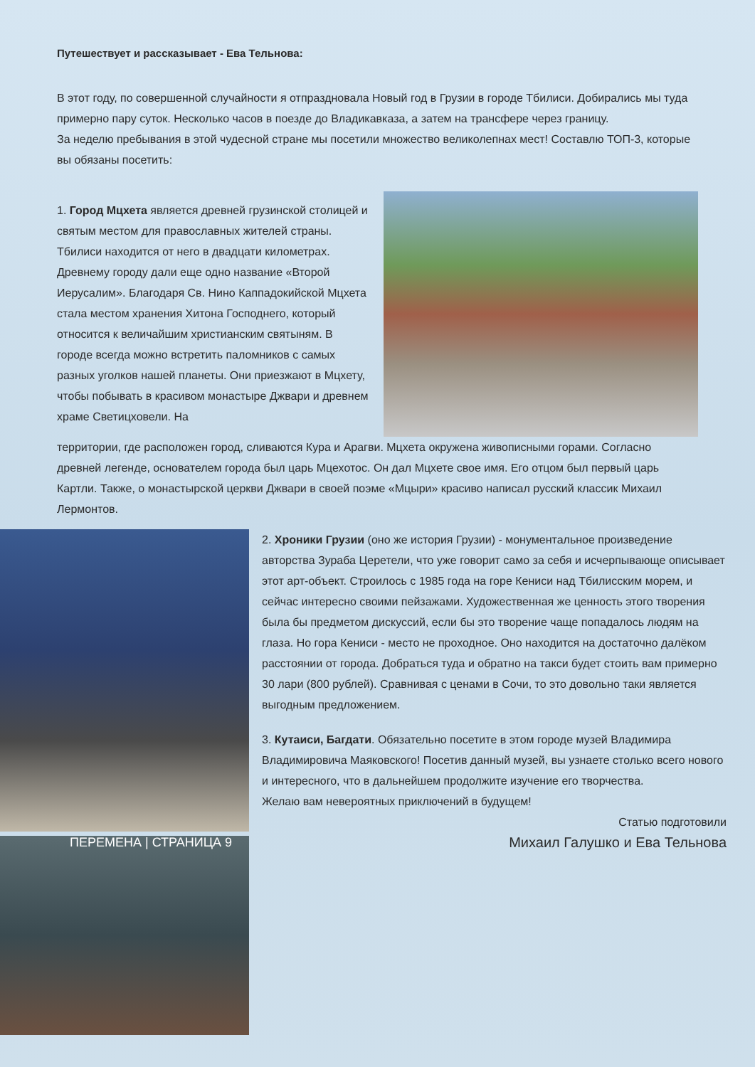Путешествует и рассказывает - Ева Тельнова:
В этот году, по совершенной случайности я отпраздновала Новый год в Грузии в городе Тбилиси. Добирались мы туда примерно пару суток. Несколько часов в поезде до Владикавказа, а затем на трансфере через границу.
За неделю пребывания в этой чудесной стране мы посетили множество великолепнах мест! Составлю ТОП-3, которые вы обязаны посетить:
1. Город Мцхета является древней грузинской столицей и святым местом для православных жителей страны. Тбилиси находится от него в двадцати километрах. Древнему городу дали еще одно название «Второй Иерусалим». Благодаря Св. Нино Каппадокийской Мцхета стала местом хранения Хитона Господнего, который относится к величайшим христианским святыням. В городе всегда можно встретить паломников с самых разных уголков нашей планеты. Они приезжают в Мцхету, чтобы побывать в красивом монастыре Джвари и древнем храме Светицховели. На
территории, где расположен город, сливаются Кура и Арагви. Мцхета окружена живописными горами. Согласно древней легенде, основателем города был царь Мцехотос. Он дал Мцхете свое имя. Его отцом был первый царь Картли. Также, о монастырской церкви Джвари в своей поэме «Мцыри» красиво написал русский классик Михаил Лермонтов.
2. Хроники Грузии (оно же история Грузии) - монументальное произведение авторства Зураба Церетели, что уже говорит само за себя и исчерпывающе описывает этот арт-объект. Строилось с 1985 года на горе Кениси над Тбилисским морем, и сейчас интересно своими пейзажами. Художественная же ценность этого творения была бы предметом дискуссий, если бы это творение чаще попадалось людям на глаза. Но гора Кениси - место не проходное. Оно находится на достаточно далёком расстоянии от города. Добраться туда и обратно на такси будет стоить вам примерно 30 лари (800 рублей). Сравнивая с ценами в Сочи, то это довольно таки является выгодным предложением.
3. Кутаиси, Багдати. Обязательно посетите в этом городе музей Владимира Владимировича Маяковского! Посетив данный музей, вы узнаете столько всего нового и интересного, что в дальнейшем продолжите изучение его творчества.
Желаю вам невероятных приключений в будущем!
Статью подготовили
ПЕРЕМЕНА | СТРАНИЦА 9 Михаил Галушко и Ева Тельнова